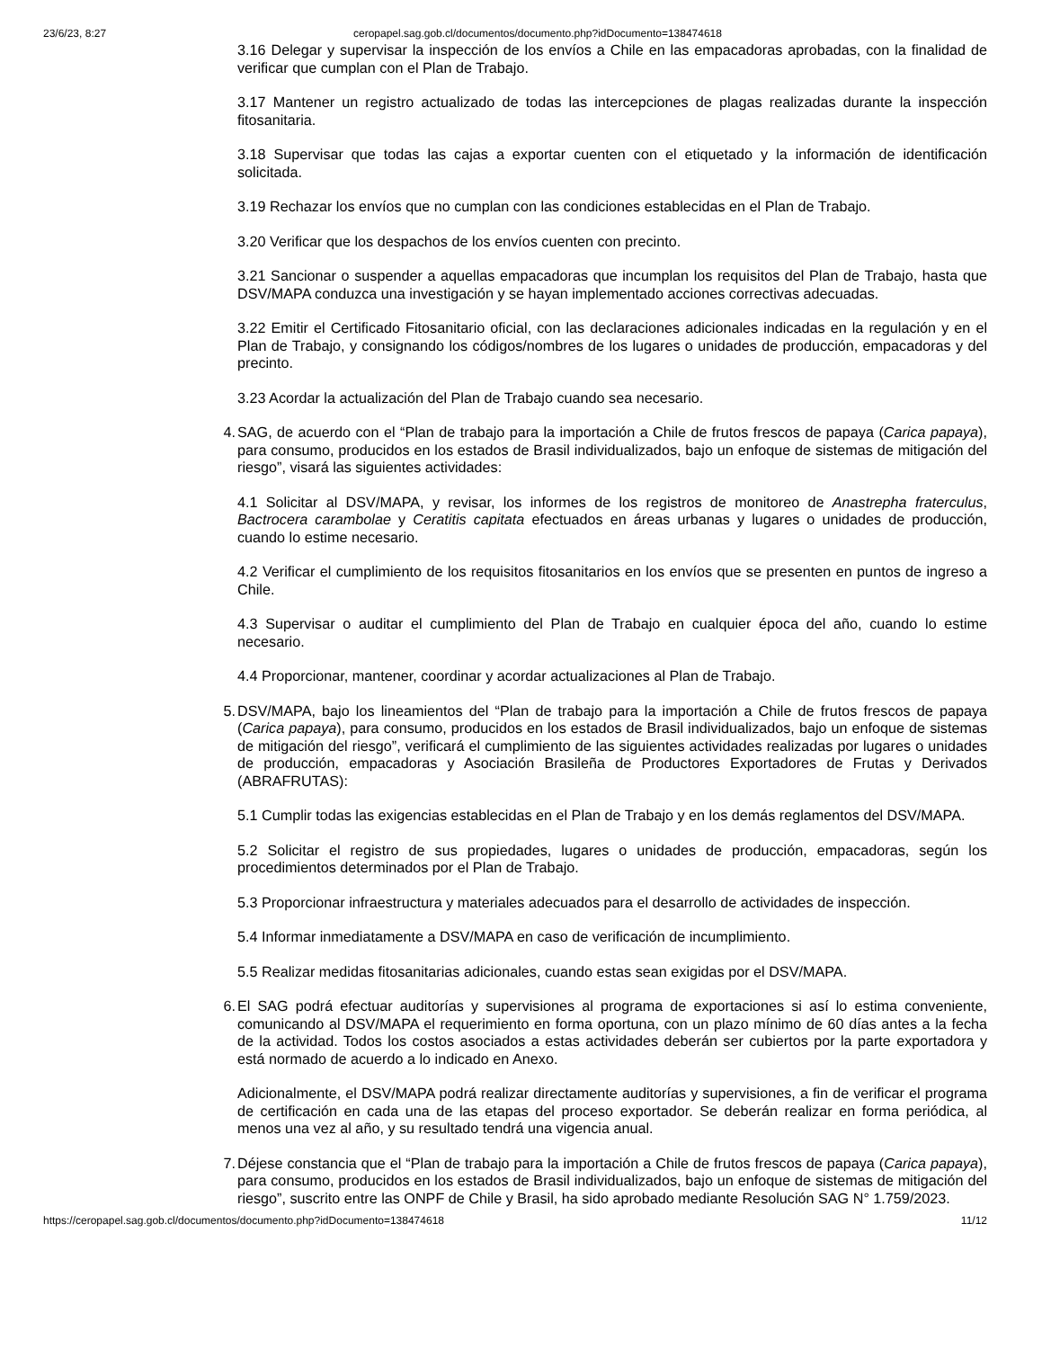23/6/23, 8:27 ceropapel.sag.gob.cl/documentos/documento.php?idDocumento=138474618
3.16 Delegar y supervisar la inspección de los envíos a Chile en las empacadoras aprobadas, con la finalidad de verificar que cumplan con el Plan de Trabajo.
3.17 Mantener un registro actualizado de todas las intercepciones de plagas realizadas durante la inspección fitosanitaria.
3.18 Supervisar que todas las cajas a exportar cuenten con el etiquetado y la información de identificación solicitada.
3.19 Rechazar los envíos que no cumplan con las condiciones establecidas en el Plan de Trabajo.
3.20 Verificar que los despachos de los envíos cuenten con precinto.
3.21 Sancionar o suspender a aquellas empacadoras que incumplan los requisitos del Plan de Trabajo, hasta que DSV/MAPA conduzca una investigación y se hayan implementado acciones correctivas adecuadas.
3.22 Emitir el Certificado Fitosanitario oficial, con las declaraciones adicionales indicadas en la regulación y en el Plan de Trabajo, y consignando los códigos/nombres de los lugares o unidades de producción, empacadoras y del precinto.
3.23 Acordar la actualización del Plan de Trabajo cuando sea necesario.
4. SAG, de acuerdo con el “Plan de trabajo para la importación a Chile de frutos frescos de papaya (Carica papaya), para consumo, producidos en los estados de Brasil individualizados, bajo un enfoque de sistemas de mitigación del riesgo”, visará las siguientes actividades:
4.1 Solicitar al DSV/MAPA, y revisar, los informes de los registros de monitoreo de Anastrepha fraterculus, Bactrocera carambolae y Ceratitis capitata efectuados en áreas urbanas y lugares o unidades de producción, cuando lo estime necesario.
4.2 Verificar el cumplimiento de los requisitos fitosanitarios en los envíos que se presenten en puntos de ingreso a Chile.
4.3 Supervisar o auditar el cumplimiento del Plan de Trabajo en cualquier época del año, cuando lo estime necesario.
4.4 Proporcionar, mantener, coordinar y acordar actualizaciones al Plan de Trabajo.
5. DSV/MAPA, bajo los lineamientos del “Plan de trabajo para la importación a Chile de frutos frescos de papaya (Carica papaya), para consumo, producidos en los estados de Brasil individualizados, bajo un enfoque de sistemas de mitigación del riesgo”, verificará el cumplimiento de las siguientes actividades realizadas por lugares o unidades de producción, empacadoras y Asociación Brasileña de Productores Exportadores de Frutas y Derivados (ABRAFRUTAS):
5.1 Cumplir todas las exigencias establecidas en el Plan de Trabajo y en los demás reglamentos del DSV/MAPA.
5.2 Solicitar el registro de sus propiedades, lugares o unidades de producción, empacadoras, según los procedimientos determinados por el Plan de Trabajo.
5.3 Proporcionar infraestructura y materiales adecuados para el desarrollo de actividades de inspección.
5.4 Informar inmediatamente a DSV/MAPA en caso de verificación de incumplimiento.
5.5 Realizar medidas fitosanitarias adicionales, cuando estas sean exigidas por el DSV/MAPA.
6. El SAG podrá efectuar auditorías y supervisiones al programa de exportaciones si así lo estima conveniente, comunicando al DSV/MAPA el requerimiento en forma oportuna, con un plazo mínimo de 60 días antes a la fecha de la actividad. Todos los costos asociados a estas actividades deberán ser cubiertos por la parte exportadora y está normado de acuerdo a lo indicado en Anexo.
Adicionalmente, el DSV/MAPA podrá realizar directamente auditorías y supervisiones, a fin de verificar el programa de certificación en cada una de las etapas del proceso exportador. Se deberán realizar en forma periódica, al menos una vez al año, y su resultado tendrá una vigencia anual.
7. Déjese constancia que el “Plan de trabajo para la importación a Chile de frutos frescos de papaya (Carica papaya), para consumo, producidos en los estados de Brasil individualizados, bajo un enfoque de sistemas de mitigación del riesgo”, suscrito entre las ONPF de Chile y Brasil, ha sido aprobado mediante Resolución SAG N° 1.759/2023.
https://ceropapel.sag.gob.cl/documentos/documento.php?idDocumento=138474618 11/12